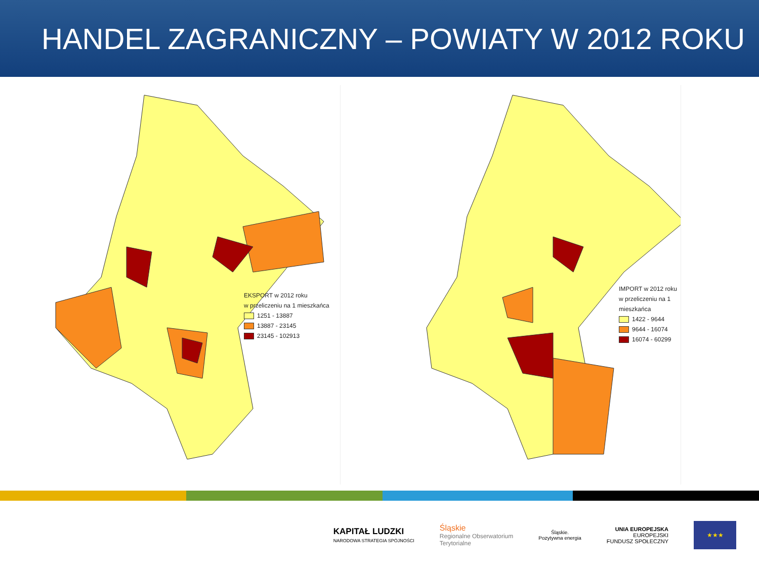HANDEL ZAGRANICZNY – POWIATY W 2012 ROKU
EKSPORT w 2012 roku
w przeliczeniu na 1 mieszkańca
1251 - 13887
13887 - 23145
23145 - 102913
IMPORT w 2012 roku
w przeliczeniu na 1 mieszkańca
1422 - 9644
9644 - 16074
16074 - 60299
KAPITAŁ LUDZKI
NARODOWA STRATEGIA SPÓJNOŚCI
Śląskie
Regionalne Obserwatorium
Terytorialne
Śląskie.
Pozytywna energia
UNIA EUROPEJSKA
EUROPEJSKI
FUNDUSZ SPOŁECZNY
★★★